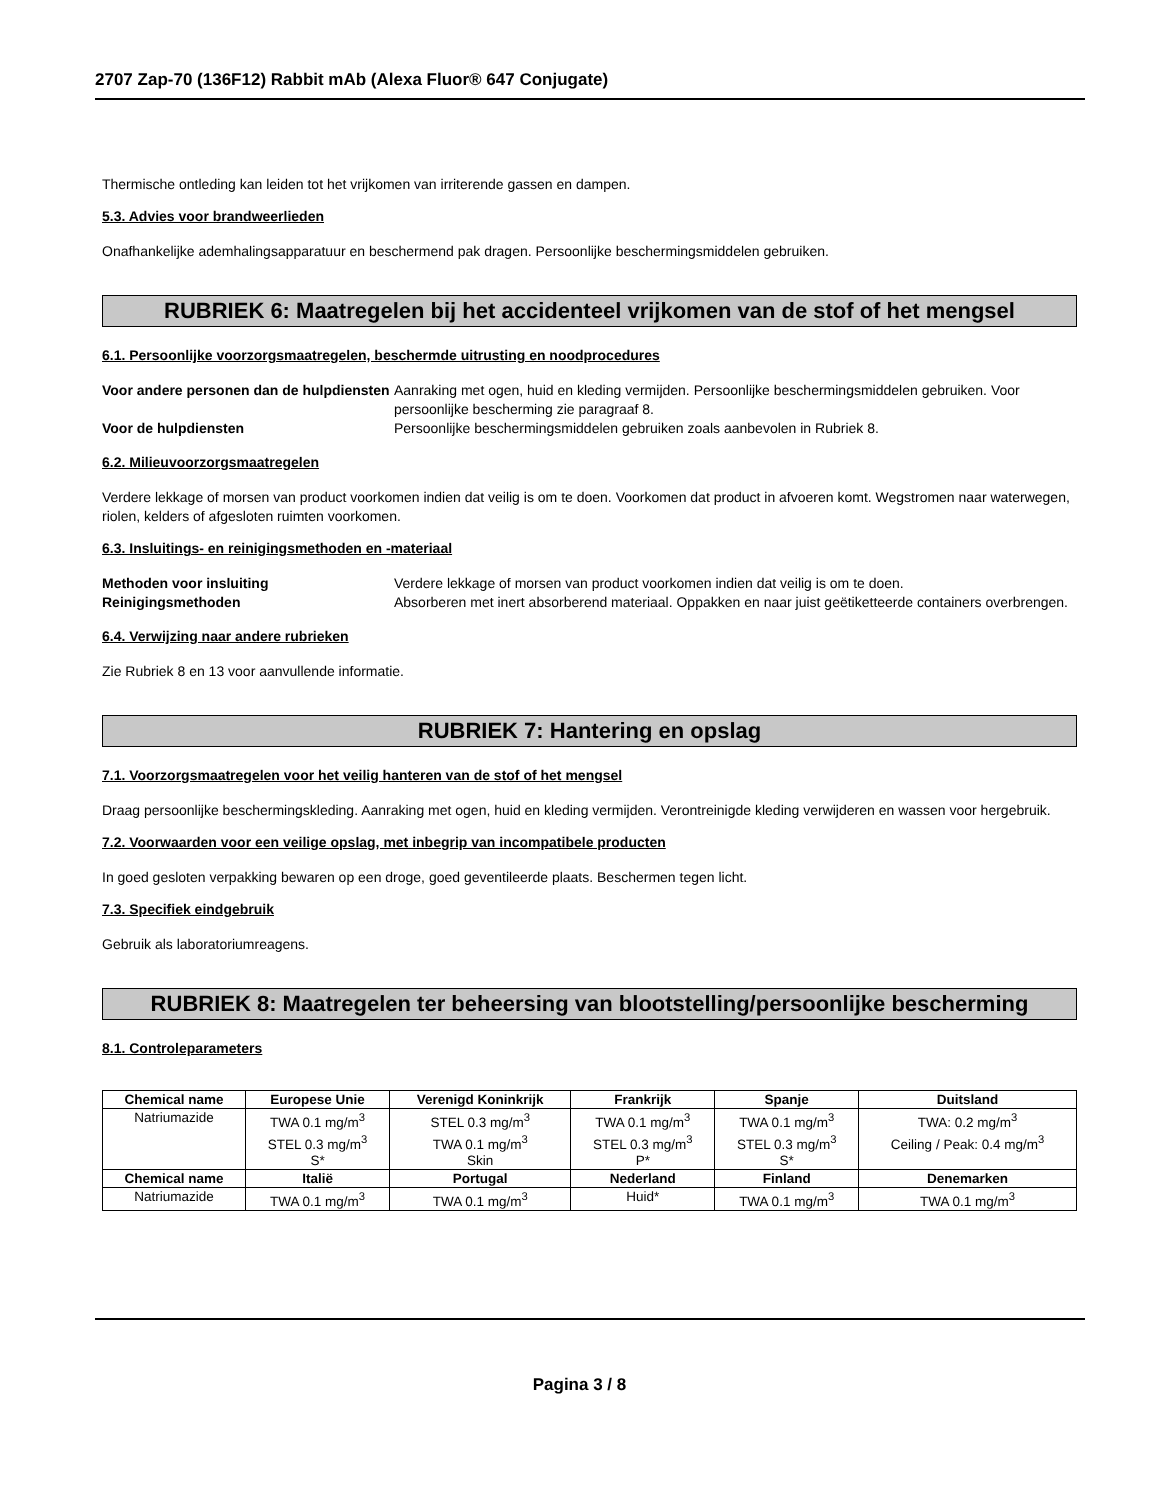2707 Zap-70 (136F12) Rabbit mAb (Alexa Fluor® 647 Conjugate)
Thermische ontleding kan leiden tot het vrijkomen van irriterende gassen en dampen.
5.3. Advies voor brandweerlieden
Onafhankelijke ademhalingsapparatuur en beschermend pak dragen. Persoonlijke beschermingsmiddelen gebruiken.
RUBRIEK 6: Maatregelen bij het accidenteel vrijkomen van de stof of het mengsel
6.1. Persoonlijke voorzorgsmaatregelen, beschermde uitrusting en noodprocedures
Voor andere personen dan de hulpdiensten Aanraking met ogen, huid en kleding vermijden. Persoonlijke beschermingsmiddelen gebruiken. Voor persoonlijke bescherming zie paragraaf 8. Voor de hulpdiensten Persoonlijke beschermingsmiddelen gebruiken zoals aanbevolen in Rubriek 8.
6.2. Milieuvoorzorgsmaatregelen
Verdere lekkage of morsen van product voorkomen indien dat veilig is om te doen. Voorkomen dat product in afvoeren komt. Wegstromen naar waterwegen, riolen, kelders of afgesloten ruimten voorkomen.
6.3. Insluitings- en reinigingsmethoden en -materiaal
Methoden voor insluiting Verdere lekkage of morsen van product voorkomen indien dat veilig is om te doen. Reinigingsmethoden Absorberen met inert absorberend materiaal. Oppakken en naar juist geëtiketteerde containers overbrengen.
6.4. Verwijzing naar andere rubrieken
Zie Rubriek 8 en 13 voor aanvullende informatie.
RUBRIEK 7: Hantering en opslag
7.1. Voorzorgsmaatregelen voor het veilig hanteren van de stof of het mengsel
Draag persoonlijke beschermingskleding. Aanraking met ogen, huid en kleding vermijden. Verontreinigde kleding verwijderen en wassen voor hergebruik.
7.2. Voorwaarden voor een veilige opslag, met inbegrip van incompatibele producten
In goed gesloten verpakking bewaren op een droge, goed geventileerde plaats. Beschermen tegen licht.
7.3. Specifiek eindgebruik
Gebruik als laboratoriumreagens.
RUBRIEK 8: Maatregelen ter beheersing van blootstelling/persoonlijke bescherming
8.1. Controleparameters
| Chemical name | Europese Unie | Verenigd Koninkrijk | Frankrijk | Spanje | Duitsland |
| --- | --- | --- | --- | --- | --- |
| Natriumazide | TWA 0.1 mg/m<sup>3</sup> STEL 0.3 mg/m<sup>3</sup> S* | STEL 0.3 mg/m<sup>3</sup> TWA 0.1 mg/m<sup>3</sup> Skin | TWA 0.1 mg/m<sup>3</sup> STEL 0.3 mg/m<sup>3</sup> P* | TWA 0.1 mg/m<sup>3</sup> STEL 0.3 mg/m<sup>3</sup> S* | TWA: 0.2 mg/m<sup>3</sup> Ceiling / Peak: 0.4 mg/m<sup>3</sup> |
| Chemical name | Italië | Portugal | Nederland | Finland | Denemarken |
| Natriumazide | TWA 0.1 mg/m<sup>3</sup> | TWA 0.1 mg/m<sup>3</sup> | Huid* | TWA 0.1 mg/m<sup>3</sup> | TWA 0.1 mg/m<sup>3</sup> |
Pagina 3 / 8